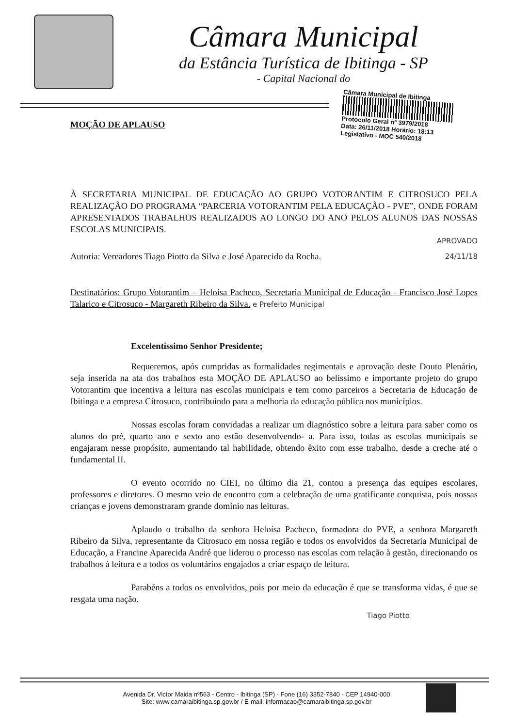Câmara Municipal
da Estância Turística de Ibitinga - SP
- Capital Nacional do
Câmara Municipal de Ibitinga
Protocolo Geral nº 3979/2018
Data: 26/11/2018 Horário: 18:13
Legislativo - MOC 540/2018
MOÇÃO DE APLAUSO
À SECRETARIA MUNICIPAL DE EDUCAÇÃO AO GRUPO VOTORANTIM E CITROSUCO PELA REALIZAÇÃO DO PROGRAMA “PARCERIA VOTORANTIM PELA EDUCAÇÃO - PVE”, ONDE FORAM APRESENTADOS TRABALHOS REALIZADOS AO LONGO DO ANO PELOS ALUNOS DAS NOSSAS ESCOLAS MUNICIPAIS.
APROVADO
Autoria: Vereadores Tiago Piotto da Silva e José Aparecido da Rocha. 24/11/18
Destinatários: Grupo Votorantim – Heloísa Pacheco, Secretaria Municipal de Educação - Francisco José Lopes Talarico e Citrosuco - Margareth Ribeiro da Silva. e Prefeito Municipal
Excelentíssimo Senhor Presidente;
Requeremos, após cumpridas as formalidades regimentais e aprovação deste Douto Plenário, seja inserida na ata dos trabalhos esta MOÇÃO DE APLAUSO ao belíssimo e importante projeto do grupo Votorantim que incentiva a leitura nas escolas municipais e tem como parceiros a Secretaria de Educação de Ibitinga e a empresa Citrosuco, contribuindo para a melhoria da educação pública nos municípios.
Nossas escolas foram convidadas a realizar um diagnóstico sobre a leitura para saber como os alunos do pré, quarto ano e sexto ano estão desenvolvendo- a. Para isso, todas as escolas municipais se engajaram nesse propósito, aumentando tal habilidade, obtendo êxito com esse trabalho, desde a creche até o fundamental II.
O evento ocorrido no CIEI, no último dia 21, contou a presença das equipes escolares, professores e diretores. O mesmo veio de encontro com a celebração de uma gratificante conquista, pois nossas crianças e jovens demonstraram grande domínio nas leituras.
Aplaudo o trabalho da senhora Heloísa Pacheco, formadora do PVE, a senhora Margareth Ribeiro da Silva, representante da Citrosuco em nossa região e todos os envolvidos da Secretaria Municipal de Educação, a Francine Aparecida André que liderou o processo nas escolas com relação à gestão, direcionando os trabalhos à leitura e a todos os voluntários engajados a criar espaço de leitura.
Parabéns a todos os envolvidos, pois por meio da educação é que se transforma vidas, é que se resgata uma nação.
Tiago Piotto
Avenida Dr. Victor Maida nº563 - Centro - Ibitinga (SP) - Fone (16) 3352-7840 - CEP 14940-000
Site: www.camaraibitinga.sp.gov.br / E-mail: informacao@camaraibitinga.sp.gov.br